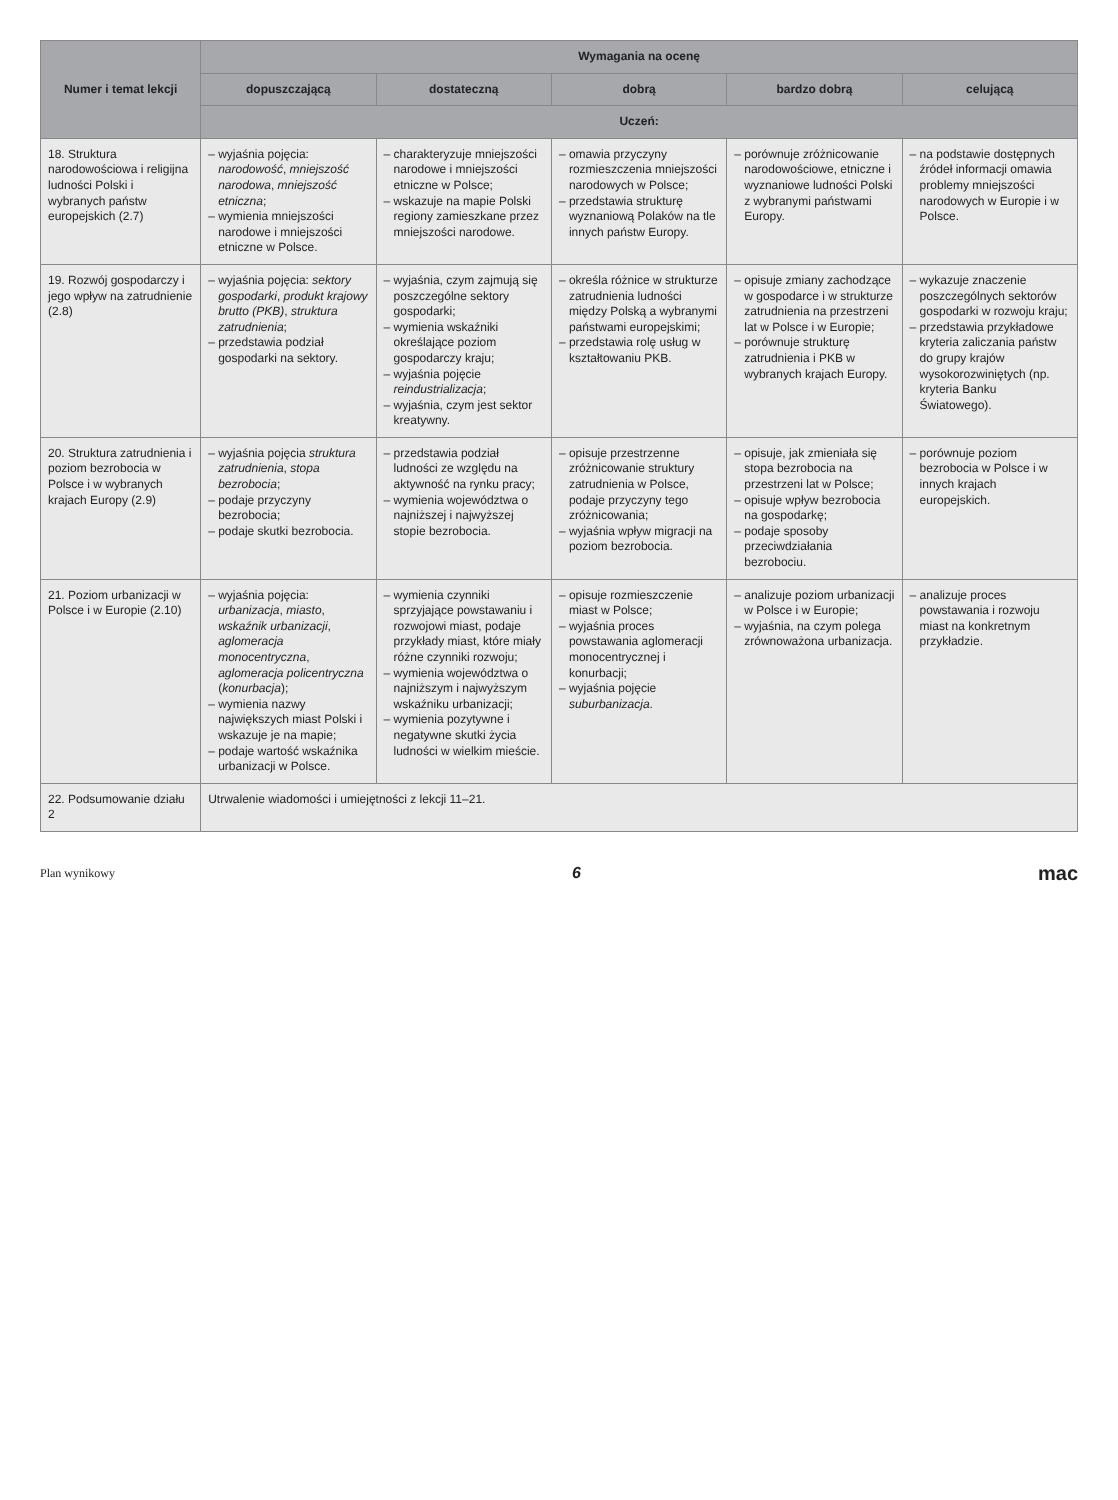| Numer i temat lekcji | Wymagania na ocenę | | | | |
| --- | --- | --- | --- | --- | --- |
| | dopuszczającą | dostateczną | dobrą | bardzo dobrą | celującą |
| | Uczeń: | | | | |
| 18. Struktura narodowościowa i religijna ludności Polski i wybranych państw europejskich (2.7) | – wyjaśnia pojęcia: narodowość , mniejszość narodowa , mniejszość etniczna ; – wymienia mniejszości narodowe i mniejszości etniczne w Polsce. | – charakteryzuje mniejszości narodowe i mniejszości etniczne w Polsce; – wskazuje na mapie Polski regiony zamieszkane przez mniejszości narodowe. | – omawia przyczyny rozmieszczenia mniejszości narodowych w Polsce; – przedstawia strukturę wyznaniową Polaków na tle innych państw Europy. | – porównuje zróżnicowanie narodowościowe, etniczne i wyznaniowe ludności Polski z wybranymi państwami Europy. | – na podstawie dostępnych źródeł informacji omawia problemy mniejszości narodowych w Europie i w Polsce. |
| 19. Rozwój gospodarczy i jego wpływ na zatrudnienie (2.8) | – wyjaśnia pojęcia: sektory gospodarki , produkt krajowy brutto (PKB) , struktura zatrudnienia ; – przedstawia podział gospodarki na sektory. | – wyjaśnia, czym zajmują się poszczególne sektory gospodarki; – wymienia wskaźniki określające poziom gospodarczy kraju; – wyjaśnia pojęcie reindustrializacja ; – wyjaśnia, czym jest sektor kreatywny. | – określa różnice w strukturze zatrudnienia ludności między Polską a wybranymi państwami europejskimi; – przedstawia rolę usług w kształtowaniu PKB. | – opisuje zmiany zachodzące w gospodarce i w strukturze zatrudnienia na przestrzeni lat w Polsce i w Europie; – porównuje strukturę zatrudnienia i PKB w wybranych krajach Europy. | – wykazuje znaczenie poszczególnych sektorów gospodarki w rozwoju kraju; – przedstawia przykładowe kryteria zaliczania państw do grupy krajów wysokorozwiniętych (np. kryteria Banku Światowego). |
| 20. Struktura zatrudnienia i poziom bezrobocia w Polsce i w wybranych krajach Europy (2.9) | – wyjaśnia pojęcia struktura zatrudnienia , stopa bezrobocia ; – podaje przyczyny bezrobocia; – podaje skutki bezrobocia. | – przedstawia podział ludności ze względu na aktywność na rynku pracy; – wymienia województwa o najniższej i najwyższej stopie bezrobocia. | – opisuje przestrzenne zróżnicowanie struktury zatrudnienia w Polsce, podaje przyczyny tego zróżnicowania; – wyjaśnia wpływ migracji na poziom bezrobocia. | – opisuje, jak zmieniała się stopa bezrobocia na przestrzeni lat w Polsce; – opisuje wpływ bezrobocia na gospodarkę; – podaje sposoby przeciwdziałania bezrobociu. | – porównuje poziom bezrobocia w Polsce i w innych krajach europejskich. |
| 21. Poziom urbanizacji w Polsce i w Europie (2.10) | – wyjaśnia pojęcia: urbanizacja , miasto , wskaźnik urbanizacji , aglomeracja monocentryczna , aglomeracja policentryczna ( konurbacja ); – wymienia nazwy największych miast Polski i wskazuje je na mapie; – podaje wartość wskaźnika urbanizacji w Polsce. | – wymienia czynniki sprzyjające powstawaniu i rozwojowi miast, podaje przykłady miast, które miały różne czynniki rozwoju; – wymienia województwa o najniższym i najwyższym wskaźniku urbanizacji; – wymienia pozytywne i negatywne skutki życia ludności w wielkim mieście. | – opisuje rozmieszczenie miast w Polsce; – wyjaśnia proces powstawania aglomeracji monocentrycznej i konurbacji; – wyjaśnia pojęcie suburbanizacja . | – analizuje poziom urbanizacji w Polsce i w Europie; – wyjaśnia, na czym polega zrównoważona urbanizacja. | – analizuje proces powstawania i rozwoju miast na konkretnym przykładzie. |
| 22. Podsumowanie działu 2 | Utrwalenie wiadomości i umiejętności z lekcji 11–21. | | | | |
Plan wynikowy 6 mac